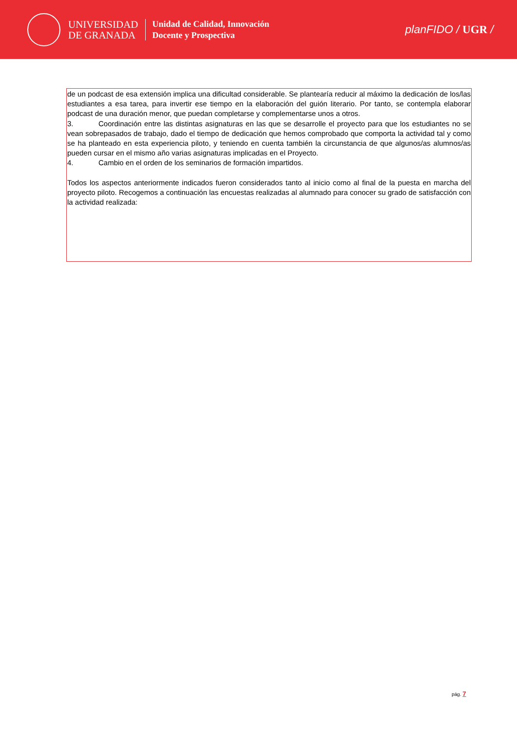UNIVERSIDAD
DE GRANADA
Unidad de Calidad, Innovación
Docente y Prospectiva
planFIDO / UGR /
de un podcast de esa extensión implica una dificultad considerable. Se plantearía reducir al máximo la dedicación de los/las estudiantes a esa tarea, para invertir ese tiempo en la elaboración del guión literario. Por tanto, se contempla elaborar podcast de una duración menor, que puedan completarse y complementarse unos a otros.
3. Coordinación entre las distintas asignaturas en las que se desarrolle el proyecto para que los estudiantes no se vean sobrepasados de trabajo, dado el tiempo de dedicación que hemos comprobado que comporta la actividad tal y como se ha planteado en esta experiencia piloto, y teniendo en cuenta también la circunstancia de que algunos/as alumnos/as pueden cursar en el mismo año varias asignaturas implicadas en el Proyecto.
4. Cambio en el orden de los seminarios de formación impartidos.
Todos los aspectos anteriormente indicados fueron considerados tanto al inicio como al final de la puesta en marcha del proyecto piloto. Recogemos a continuación las encuestas realizadas al alumnado para conocer su grado de satisfacción con la actividad realizada:
pág. 7